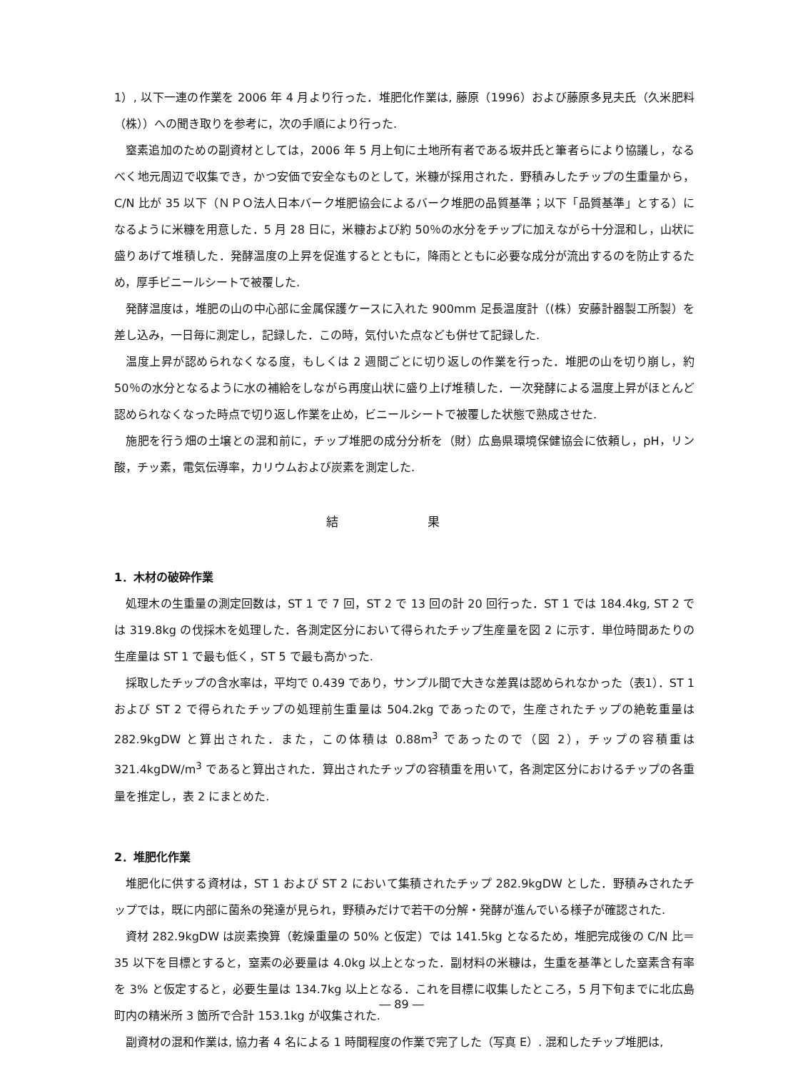1）, 以下一連の作業を 2006 年 4 月より行った．堆肥化作業は, 藤原（1996）および藤原多見夫氏（久米肥料（株））への聞き取りを参考に，次の手順により行った.
窒素追加のための副資材としては，2006 年 5 月上旬に土地所有者である坂井氏と筆者らにより協議し，なるべく地元周辺で収集でき，かつ安価で安全なものとして，米糠が採用された．野積みしたチップの生重量から，C/N 比が 35 以下（ＮＰＯ法人日本バーク堆肥協会によるバーク堆肥の品質基準；以下「品質基準」とする）になるように米糠を用意した．5 月 28 日に，米糠および約 50％の水分をチップに加えながら十分混和し，山状に盛りあげて堆積した．発酵温度の上昇を促進するとともに，降雨とともに必要な成分が流出するのを防止するため，厚手ビニールシートで被覆した.
発酵温度は，堆肥の山の中心部に金属保護ケースに入れた 900mm 足長温度計（(株）安藤計器製工所製）を差し込み，一日毎に測定し，記録した．この時，気付いた点なども併せて記録した.
温度上昇が認められなくなる度，もしくは 2 週間ごとに切り返しの作業を行った．堆肥の山を切り崩し，約 50％の水分となるように水の補給をしながら再度山状に盛り上げ堆積した．一次発酵による温度上昇がほとんど認められなくなった時点で切り返し作業を止め，ビニールシートで被覆した状態で熟成させた.
施肥を行う畑の土壌との混和前に，チップ堆肥の成分分析を（財）広島県環境保健協会に依頼し，pH，リン酸，チッ素，電気伝導率，カリウムおよび炭素を測定した.
結 果
1．木材の破砕作業
処理木の生重量の測定回数は，ST 1 で 7 回，ST 2 で 13 回の計 20 回行った．ST 1 では 184.4kg, ST 2 では 319.8kg の伐採木を処理した．各測定区分において得られたチップ生産量を図 2 に示す．単位時間あたりの生産量は ST 1 で最も低く，ST 5 で最も高かった.
採取したチップの含水率は，平均で 0.439 であり，サンプル間で大きな差異は認められなかった（表1）．ST 1 および ST 2 で得られたチップの処理前生重量は 504.2kg であったので，生産されたチップの絶乾重量は 282.9kgDW と算出された．また，この体積は 0.88m<sup>3</sup> であったので（図 2），チップの容積重は 321.4kgDW/m<sup>3</sup> であると算出された．算出されたチップの容積重を用いて，各測定区分におけるチップの各重量を推定し，表 2 にまとめた.
2．堆肥化作業
堆肥化に供する資材は，ST 1 および ST 2 において集積されたチップ 282.9kgDW とした．野積みされたチップでは，既に内部に菌糸の発達が見られ，野積みだけで若干の分解・発酵が進んでいる様子が確認された.
資材 282.9kgDW は炭素換算（乾燥重量の 50% と仮定）では 141.5kg となるため，堆肥完成後の C/N 比＝ 35 以下を目標とすると，窒素の必要量は 4.0kg 以上となった．副材料の米糠は，生重を基準とした窒素含有率を 3% と仮定すると，必要生量は 134.7kg 以上となる．これを目標に収集したところ，5 月下旬までに北広島町内の精米所 3 箇所で合計 153.1kg が収集された.
副資材の混和作業は, 協力者 4 名による 1 時間程度の作業で完了した（写真 E）. 混和したチップ堆肥は,
― 89 ―